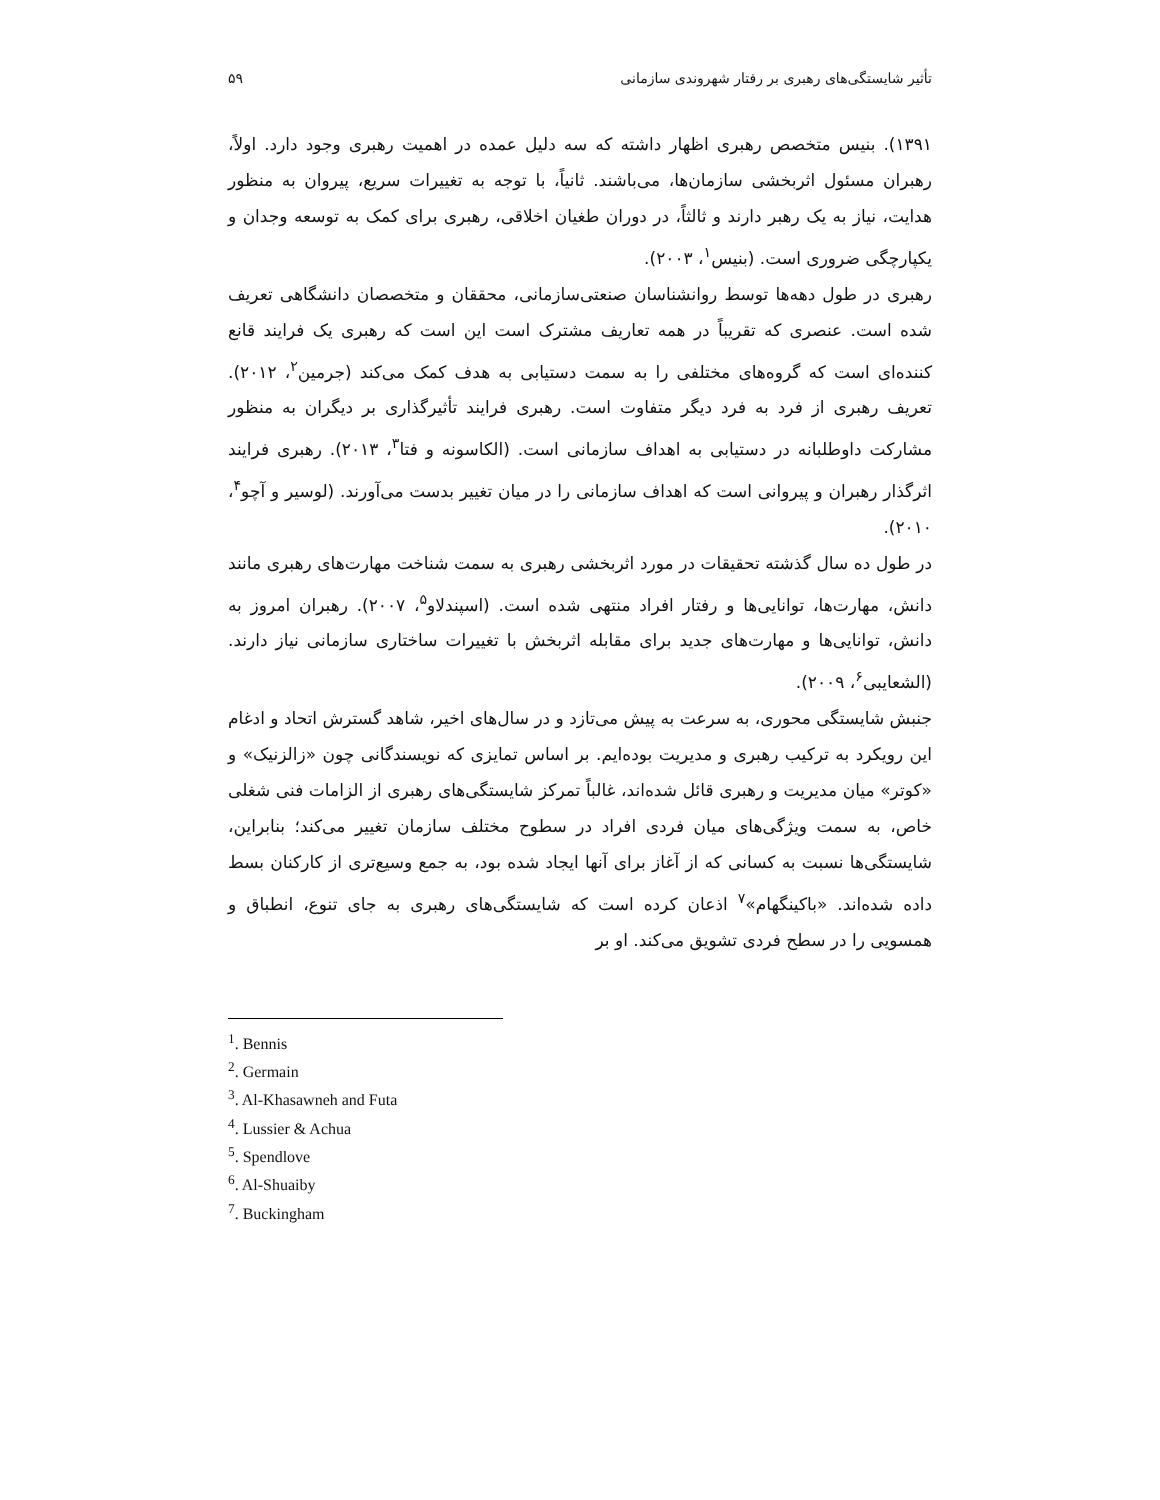تأثیر شایستگی‌های رهبری بر رفتار شهروندی سازمانی ۵۹
۱۳۹۱). بنیس متخصص رهبری اظهار داشته که سه دلیل عمده در اهمیت رهبری وجود دارد. اولاً، رهبران مسئول اثربخشی سازمان‌ها، می‌باشند. ثانیاً، با توجه به تغییرات سریع، پیروان به منظور هدایت، نیاز به یک رهبر دارند و ثالثاً، در دوران طغیان اخلاقی، رهبری برای کمک به توسعه وجدان و یکپارچگی ضروری است. (بنیس<sup>۱</sup>، ۲۰۰۳).
رهبری در طول دهه‌ها توسط روانشناسان صنعتی‌سازمانی، محققان و متخصصان دانشگاهی تعریف شده است. عنصری که تقریباً در همه تعاریف مشترک است این است که رهبری یک فرایند قانع کننده‌ای است که گروه‌های مختلفی را به سمت دستیابی به هدف کمک می‌کند (جرمین<sup>۲</sup>، ۲۰۱۲). تعریف رهبری از فرد به فرد دیگر متفاوت است. رهبری فرایند تأثیرگذاری بر دیگران به منظور مشارکت داوطلبانه در دستیابی به اهداف سازمانی است. (الکاسونه و فتا<sup>۳</sup>، ۲۰۱۳). رهبری فرایند اثرگذار رهبران و پیروانی است که اهداف سازمانی را در میان تغییر بدست می‌آورند. (لوسیر و آچو<sup>۴</sup>، ۲۰۱۰).
در طول ده سال گذشته تحقیقات در مورد اثربخشی رهبری به سمت شناخت مهارت‌های رهبری مانند دانش، مهارت‌ها، توانایی‌ها و رفتار افراد منتهی شده است. (اسپندلاو<sup>۵</sup>، ۲۰۰۷). رهبران امروز به دانش، توانایی‌ها و مهارت‌های جدید برای مقابله اثربخش با تغییرات ساختاری سازمانی نیاز دارند. (الشعایبی<sup>۶</sup>، ۲۰۰۹).
جنبش شایستگی محوری، به سرعت به پیش می‌تازد و در سال‌های اخیر، شاهد گسترش اتحاد و ادغام این رویکرد به ترکیب رهبری و مدیریت بوده‌ایم. بر اساس تمایزی که نویسندگانی چون «زالزنیک» و «کوتر» میان مدیریت و رهبری قائل شده‌اند، غالباً تمرکز شایستگی‌های رهبری از الزامات فنی شغلی خاص، به سمت ویژگی‌های میان فردی افراد در سطوح مختلف سازمان تغییر می‌کند؛ بنابراین، شایستگی‌ها نسبت به کسانی که از آغاز برای آنها ایجاد شده بود، به جمع وسیع‌تری از کارکنان بسط داده شده‌اند. «باکینگهام»<sup>۷</sup> اذعان کرده است که شایستگی‌های رهبری به جای تنوع، انطباق و همسویی را در سطح فردی تشویق می‌کند. او بر
<sup>1</sup>. Bennis
<sup>2</sup>. Germain
<sup>3</sup>. Al-Khasawneh and Futa
<sup>4</sup>. Lussier & Achua
<sup>5</sup>. Spendlove
<sup>6</sup>. Al-Shuaiby
<sup>7</sup>. Buckingham